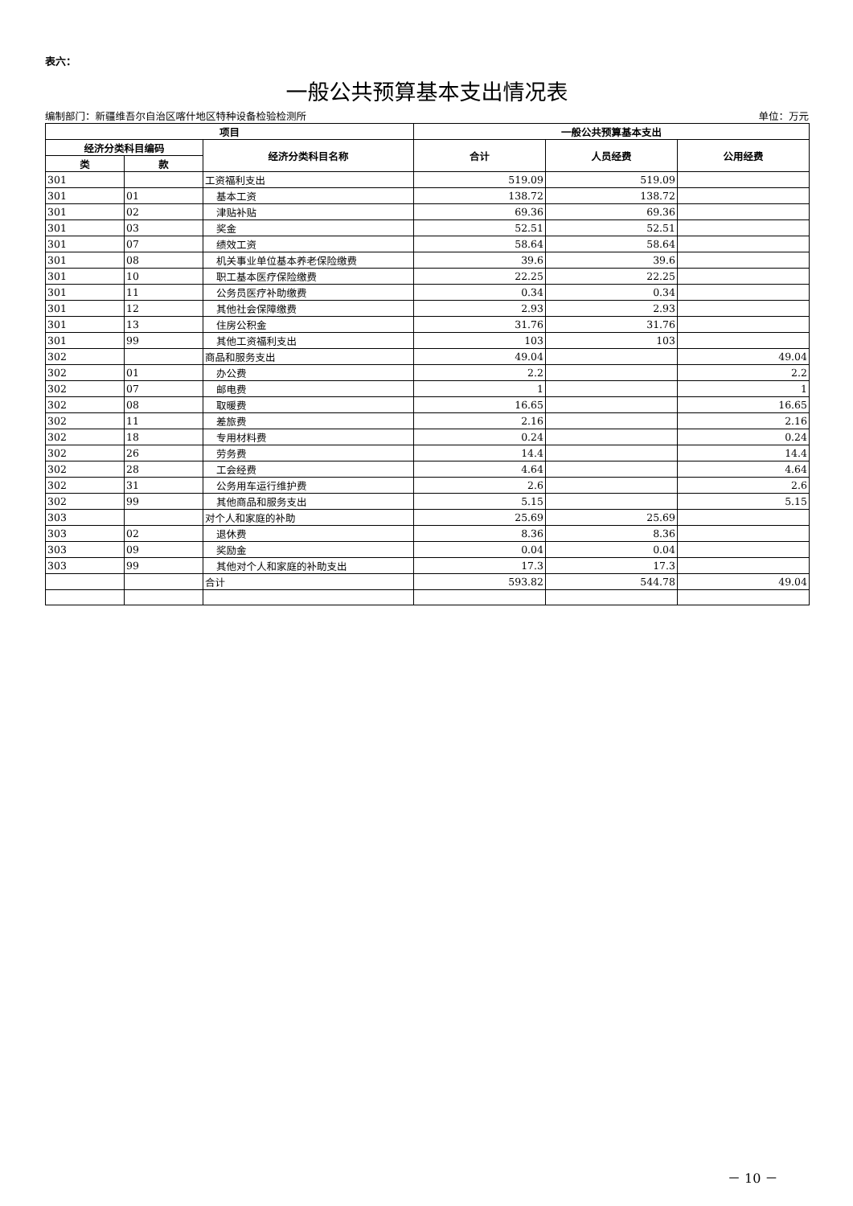表六：
一般公共预算基本支出情况表
编制部门：新疆维吾尔自治区喀什地区特种设备检验检测所 单位：万元
| 项目 | | | 一般公共预算基本支出 | | |
| --- | --- | --- | --- | --- | --- |
| 经济分类科目编码 | | 经济分类科目名称 | 合计 | 人员经费 | 公用经费 |
| 类 | 款 | | | | |
| 301 | | 工资福利支出 | 519.09 | 519.09 | |
| 301 | 01 | 基本工资 | 138.72 | 138.72 | |
| 301 | 02 | 津贴补贴 | 69.36 | 69.36 | |
| 301 | 03 | 奖金 | 52.51 | 52.51 | |
| 301 | 07 | 绩效工资 | 58.64 | 58.64 | |
| 301 | 08 | 机关事业单位基本养老保险缴费 | 39.6 | 39.6 | |
| 301 | 10 | 职工基本医疗保险缴费 | 22.25 | 22.25 | |
| 301 | 11 | 公务员医疗补助缴费 | 0.34 | 0.34 | |
| 301 | 12 | 其他社会保障缴费 | 2.93 | 2.93 | |
| 301 | 13 | 住房公积金 | 31.76 | 31.76 | |
| 301 | 99 | 其他工资福利支出 | 103 | 103 | |
| 302 | | 商品和服务支出 | 49.04 | | 49.04 |
| 302 | 01 | 办公费 | 2.2 | | 2.2 |
| 302 | 07 | 邮电费 | 1 | | 1 |
| 302 | 08 | 取暖费 | 16.65 | | 16.65 |
| 302 | 11 | 差旅费 | 2.16 | | 2.16 |
| 302 | 18 | 专用材料费 | 0.24 | | 0.24 |
| 302 | 26 | 劳务费 | 14.4 | | 14.4 |
| 302 | 28 | 工会经费 | 4.64 | | 4.64 |
| 302 | 31 | 公务用车运行维护费 | 2.6 | | 2.6 |
| 302 | 99 | 其他商品和服务支出 | 5.15 | | 5.15 |
| 303 | | 对个人和家庭的补助 | 25.69 | 25.69 | |
| 303 | 02 | 退休费 | 8.36 | 8.36 | |
| 303 | 09 | 奖励金 | 0.04 | 0.04 | |
| 303 | 99 | 其他对个人和家庭的补助支出 | 17.3 | 17.3 | |
| | | 合计 | 593.82 | 544.78 | 49.04 |
－ 10 －